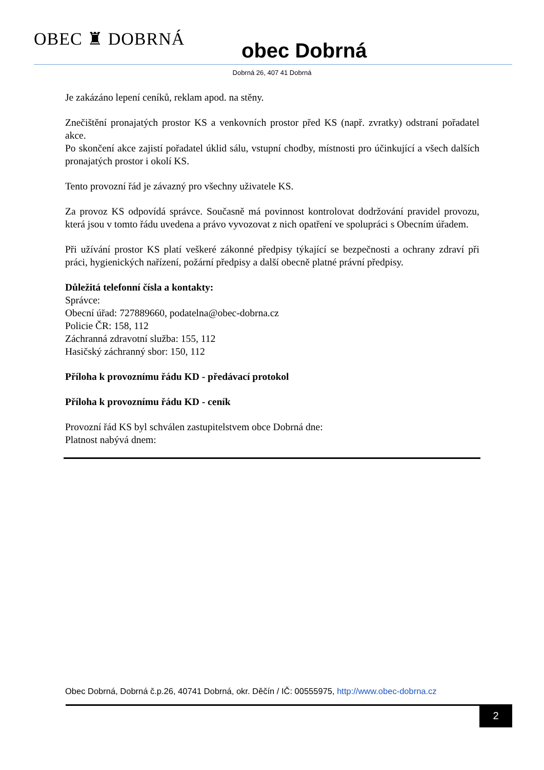OBEC ♜ DOBRNÁ
obec Dobrná
Dobrná 26, 407 41 Dobrná
Je zakázáno lepení ceníků, reklam apod. na stěny.
Znečištění pronajatých prostor KS a venkovních prostor před KS (např. zvratky) odstraní pořadatel akce.
Po skončení akce zajistí pořadatel úklid sálu, vstupní chodby, místnosti pro účinkující a všech dalších pronajatých prostor i okolí KS.
Tento provozní řád je závazný pro všechny uživatele KS.
Za provoz KS odpovídá správce. Současně má povinnost kontrolovat dodržování pravidel provozu, která jsou v tomto řádu uvedena a právo vyvozovat z nich opatření ve spolupráci s Obecním úřadem.
Při užívání prostor KS platí veškeré zákonné předpisy týkající se bezpečnosti a ochrany zdraví při práci, hygienických nařízení, požární předpisy a další obecně platné právní předpisy.
Důležitá telefonní čísla a kontakty:
Správce:
Obecní úřad: 727889660, podatelna@obec-dobrna.cz
Policie ČR: 158, 112
Záchranná zdravotní služba: 155, 112
Hasičský záchranný sbor: 150, 112
Příloha k provoznímu řádu KD - předávací protokol
Příloha k provoznímu řádu KD - ceník
Provozní řád KS byl schválen zastupitelstvem obce Dobrná dne:
Platnost nabývá dnem:
Obec Dobrná, Dobrná č.p.26, 40741 Dobrná, okr. Děčín / IČ: 00555975, http://www.obec-dobrna.cz
2